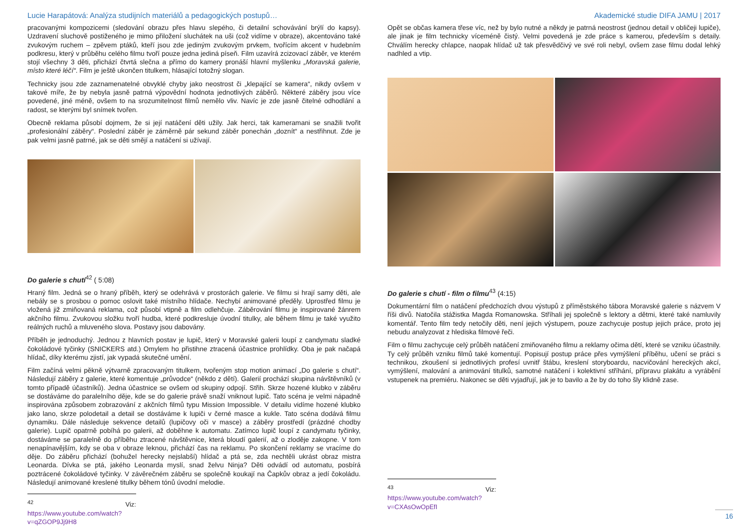Lucie Harapátová: Analýza studijních materiálů a pedagogických postupů… Akademické studie DIFA JAMU | 2017
pracovanými kompozicemi (sledování obrazu přes hlavu slepého, či detailní schovávání brýlí do kapsy). Uzdravení sluchově postiženého je mimo přiložení sluchátek na uši (což vidíme v obraze), akcentováno také zvukovým ruchem – zpěvem ptáků, kteří jsou zde jediným zvukovým prvkem, tvořícím akcent v hudebním podkresu, který v průběhu celého filmu tvoří pouze jedna jediná píseň. Film uzavírá zcizovací záběr, ve kterém stojí všechny 3 děti, přichází čtvrtá slečna a přímo do kamery pronáší hlavní myšlenku „Moravská galerie, místo které léčí“. Film je ještě ukončen titulkem, hlásající totožný slogan.
Technicky jsou zde zaznamenatelné obvyklé chyby jako neostrost či „klepající se kamera“, nikdy ovšem v takové míře, že by nebyla jasně patrná výpovědní hodnota jednotlivých záběrů. Některé záběry jsou více povedené, jiné méně, ovšem to na srozumitelnost filmů nemělo vliv. Navíc je zde jasně čitelné odhodlání a radost, se kterými byl snímek tvořen.
Obecně reklama působí dojmem, že si její natáčení děti užily. Jak herci, tak kameramani se snažili tvořit „profesionální záběry“. Poslední záběr je záměrně pár sekund záběr ponechán „doznít“ a nestřihnut. Zde je pak velmi jasně patrné, jak se děti smějí a natáčení si užívají.
Do galerie s chutí<sup>42</sup> ( 5:08)
Hraný film. Jedná se o hraný příběh, který se odehrává v prostorách galerie. Ve filmu si hrají samy děti, ale nebály se s prosbou o pomoc oslovit také místního hlídače. Nechybí animované předěly. Uprostřed filmu je vložená již zmiňovaná reklama, což působí vtipně a film odlehčuje. Záběrování filmu je inspirované žánrem akčního filmu. Zvukovou složku tvoří hudba, které podkresluje úvodní titulky, ale během filmu je také využito reálných ruchů a mluveného slova. Postavy jsou dabovány.
Příběh je jednoduchý. Jednou z hlavních postav je lupič, který v Moravské galerii loupí z candymatu sladké čokoládové tyčinky (SNICKERS atd.) Omylem ho přistihne ztracená účastnice prohlídky. Oba je pak načapá hlídač, díky kterému zjistí, jak vypadá skutečné umění.
Film začíná velmi pěkně výtvarně zpracovaným titulkem, tvořeným stop motion animací „Do galerie s chutí“. Následují záběry z galerie, které komentuje „průvodce“ (někdo z dětí). Galerií prochází skupina návštěvníků (v tomto případě účastníků). Jedna účastnice se ovšem od skupiny odpojí. Střih. Skrze hozené klubko v záběru se dostáváme do paralelního děje, kde se do galerie právě snaží vniknout lupič. Tato scéna je velmi nápadně inspirována způsobem zobrazování z akčních filmů typu Mission Impossible. V detailu vidíme hozené klubko jako lano, skrze polodetail a detail se dostáváme k lupiči v černé masce a kukle. Tato scéna dodává filmu dynamiku. Dále následuje sekvence detailů (lupičovy oči v masce) a záběry prostředí (prázdné chodby galerie). Lupič opatrně pobíhá po galerii, až doběhne k automatu. Zatímco lupič loupí z candymatu tyčinky, dostáváme se paralelně do příběhu ztracené návštěvnice, která bloudí galerií, až o zloděje zakopne. V tom nenapínavějším, kdy se oba v obraze leknou, přichází čas na reklamu. Po skončení reklamy se vracíme do děje. Do záběru přichází (bohužel herecky nejslabší) hlídač a ptá se, zda nechtěli ukrást obraz mistra Leonarda. Dívka se ptá, jakého Leonarda myslí, snad želvu Ninja? Děti odvádí od automatu, posbírá poztrácené čokoládové tyčinky. V závěrečném záběru se společně koukají na Čapkův obraz a jedí čokoládu. Následují animované kreslené titulky během tónů úvodní melodie.
<sup>42</sup> Viz: https://www.youtube.com/watch?v=qZGOP9Jj9H8
Opět se občas kamera třese víc, než by bylo nutné a někdy je patrná neostrost (jednou detail v obličeji lupiče), ale jinak je film technicky víceméně čistý. Velmi povedená je zde práce s kamerou, především s detaily. Chválím herecky chlapce, naopak hlídač už tak přesvědčivý ve své roli nebyl, ovšem zase filmu dodal lehký nadhled a vtip.
Do galerie s chutí - film o filmu<sup>43</sup> (4:15)
Dokumentární film o natáčení předchozích dvou výstupů z příměstského tábora Moravské galerie s názvem V říši divů. Natočila stážistka Magda Romanowska. Stříhali jej společně s lektory a dětmi, které také namluvily komentář. Tento film tedy netočily děti, není jejich výstupem, pouze zachycuje postup jejich práce, proto jej nebudu analyzovat z hlediska filmové řeči.
Film o filmu zachycuje celý průběh natáčení zmiňovaného filmu a reklamy očima dětí, které se vzniku účastnily. Ty celý průběh vzniku filmů také komentují. Popisují postup práce přes vymýšlení příběhu, učení se práci s technikou, zkoušení si jednotlivých profesí uvnitř štábu, kreslení storyboardu, nacvičování hereckých akcí, vymýšlení, malování a animování titulků, samotné natáčení i kolektivní stříhání, přípravu plakátu a vyrábění vstupenek na premiéru. Nakonec se děti vyjadřují, jak je to bavilo a že by do toho šly klidně zase.
<sup>43</sup> Viz: https://www.youtube.com/watch?v=CXAsOwOpEfI
16